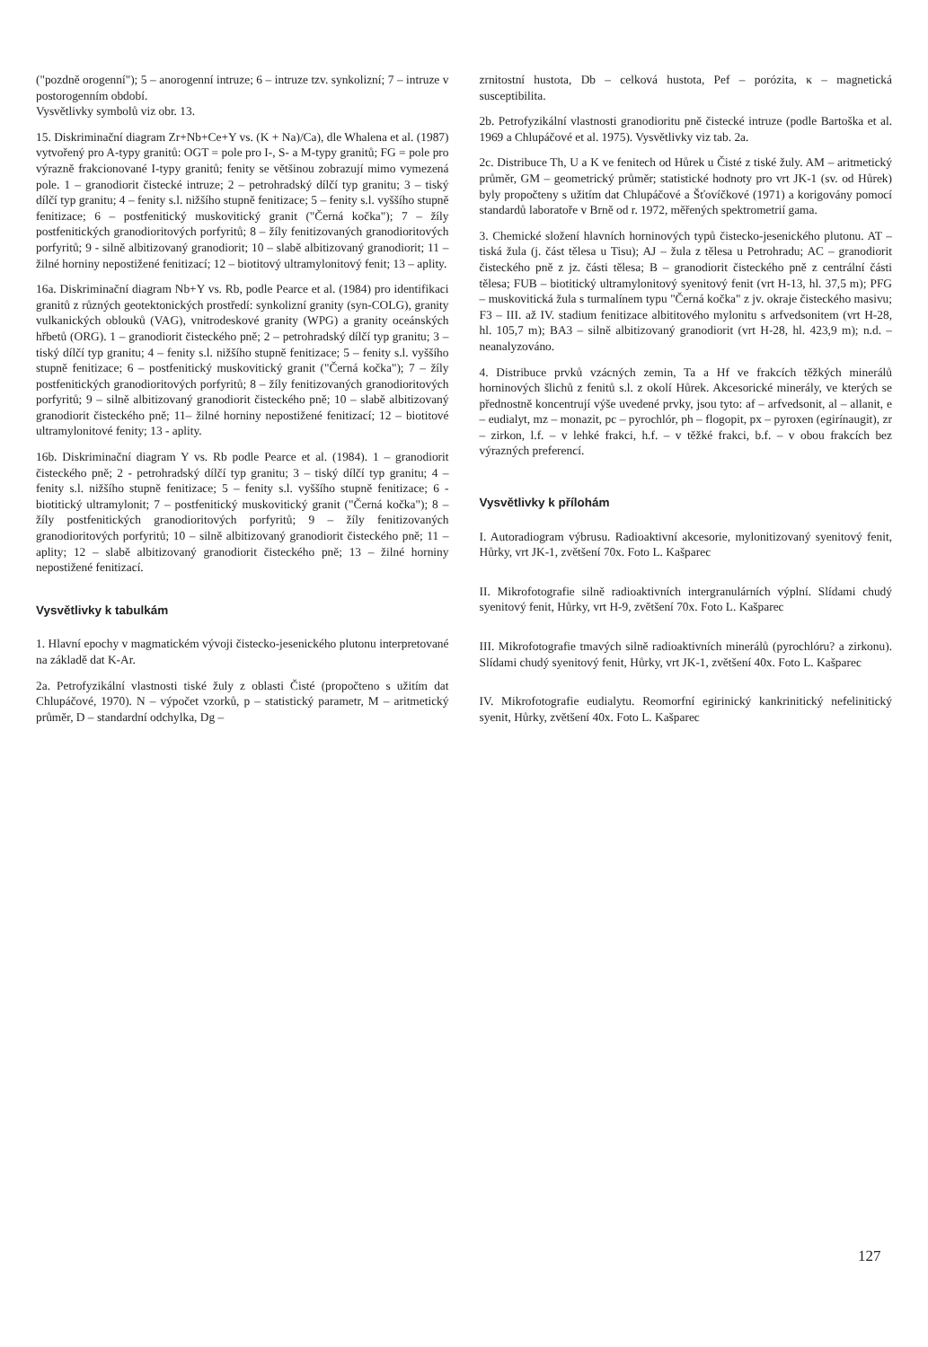("pozdně orogenní"); 5 – anorogenní intruze; 6 – intruze tzv. synkolizní; 7 – intruze v postorogenním období.
Vysvětlivky symbolů viz obr. 13.
15. Diskriminační diagram Zr+Nb+Ce+Y vs. (K + Na)/Ca), dle Whalena et al. (1987) vytvořený pro A-typy granitů: OGT = pole pro I-, S- a M-typy granitů; FG = pole pro výrazně frakcionované I-typy granitů; fenity se většinou zobrazují mimo vymezená pole. 1 – granodiorit čistecké intruze; 2 – petrohradský dílčí typ granitu; 3 – tiský dílčí typ granitu; 4 – fenity s.l. nižšího stupně fenitizace; 5 – fenity s.l. vyššího stupně fenitizace; 6 – postfenitický muskovitický granit ("Černá kočka"); 7 – žíly postfenitických granodioritových porfyritů; 8 – žíly fenitizovaných granodioritových porfyritů; 9 - silně albitizovaný granodiorit; 10 – slabě albitizovaný granodiorit; 11 – žilné horniny nepostižené fenitizací; 12 – biotitový ultramylonitový fenit; 13 – aplity.
16a. Diskriminační diagram Nb+Y vs. Rb, podle Pearce et al. (1984) pro identifikaci granitů z různých geotektonických prostředí: synkolizní granity (syn-COLG), granity vulkanických oblouků (VAG), vnitrodeskové granity (WPG) a granity oceánských hřbetů (ORG). 1 – granodiorit čisteckého pně; 2 – petrohradský dílčí typ granitu; 3 – tiský dílčí typ granitu; 4 – fenity s.l. nižšího stupně fenitizace; 5 – fenity s.l. vyššího stupně fenitizace; 6 – postfenitický muskovitický granit ("Černá kočka"); 7 – žíly postfenitických granodioritových porfyritů; 8 – žíly fenitizovaných granodioritových porfyritů; 9 – silně albitizovaný granodiorit čisteckého pně; 10 – slabě albitizovaný granodiorit čisteckého pně; 11– žilné horniny nepostižené fenitizací; 12 – biotitové ultramylonitové fenity; 13 - aplity.
16b. Diskriminační diagram Y vs. Rb podle Pearce et al. (1984). 1 – granodiorit čisteckého pně; 2 - petrohradský dílčí typ granitu; 3 – tiský dílčí typ granitu; 4 – fenity s.l. nižšího stupně fenitizace; 5 – fenity s.l. vyššího stupně fenitizace; 6 - biotitický ultramylonit; 7 – postfenitický muskovitický granit ("Černá kočka"); 8 – žíly postfenitických granodioritových porfyritů; 9 – žíly fenitizovaných granodioritových porfyritů; 10 – silně albitizovaný granodiorit čisteckého pně; 11 – aplity; 12 – slabě albitizovaný granodiorit čisteckého pně; 13 – žilné horniny nepostižené fenitizací.
Vysvětlivky k tabulkám
1. Hlavní epochy v magmatickém vývoji čistecko-jesenického plutonu interpretované na základě dat K-Ar.
2a. Petrofyzikální vlastnosti tiské žuly z oblasti Čisté (propočteno s užitím dat Chlupáčové, 1970). N – výpočet vzorků, p – statistický parametr, M – aritmetický průměr, D – standardní odchylka, Dg –
zrnitostní hustota, Db – celková hustota, Pef – porózita, κ – magnetická susceptibilita.
2b. Petrofyzikální vlastnosti granodioritu pně čistecké intruze (podle Bartoška et al. 1969 a Chlupáčové et al. 1975). Vysvětlivky viz tab. 2a.
2c. Distribuce Th, U a K ve fenitech od Hůrek u Čisté z tiské žuly. AM – aritmetický průměr, GM – geometrický průměr; statistické hodnoty pro vrt JK-1 (sv. od Hůrek) byly propočteny s užitím dat Chlupáčové a Šťovíčkové (1971) a korigovány pomocí standardů laboratoře v Brně od r. 1972, měřených spektrometrií gama.
3. Chemické složení hlavních horninových typů čistecko-jesenického plutonu. AT – tiská žula (j. část tělesa u Tisu); AJ – žula z tělesa u Petrohradu; AC – granodiorit čisteckého pně z jz. části tělesa; B – granodiorit čisteckého pně z centrální části tělesa; FUB – biotitický ultramylonitový syenitový fenit (vrt H-13, hl. 37,5 m); PFG – muskovitická žula s turmalínem typu "Černá kočka" z jv. okraje čisteckého masivu; F3 – III. až IV. stadium fenitizace albititového mylonitu s arfvedsonitem (vrt H-28, hl. 105,7 m); BA3 – silně albitizovaný granodiorit (vrt H-28, hl. 423,9 m); n.d. – neanalyzováno.
4. Distribuce prvků vzácných zemin, Ta a Hf ve frakcích těžkých minerálů horninových šlichů z fenitů s.l. z okolí Hůrek. Akcesorické minerály, ve kterých se přednostně koncentrují výše uvedené prvky, jsou tyto: af – arfvedsonit, al – allanit, e – eudialyt, mz – monazit, pc – pyrochlór, ph – flogopit, px – pyroxen (egirínaugit), zr – zirkon, l.f. – v lehké frakci, h.f. – v těžké frakci, b.f. – v obou frakcích bez výrazných preferencí.
Vysvětlivky k přílohám
I. Autoradiogram výbrusu. Radioaktivní akcesorie, mylonitizovaný syenitový fenit, Hůrky, vrt JK-1, zvětšení 70x. Foto L. Kašparec
II. Mikrofotografie silně radioaktivních intergranulárních výplní. Slídami chudý syenitový fenit, Hůrky, vrt H-9, zvětšení 70x. Foto L. Kašparec
III. Mikrofotografie tmavých silně radioaktivních minerálů (pyrochlóru? a zirkonu). Slídami chudý syenitový fenit, Hůrky, vrt JK-1, zvětšení 40x. Foto L. Kašparec
IV. Mikrofotografie eudialytu. Reomorfní egirinický kankrinitický nefelinitický syenit, Hůrky, zvětšení 40x. Foto L. Kašparec
127